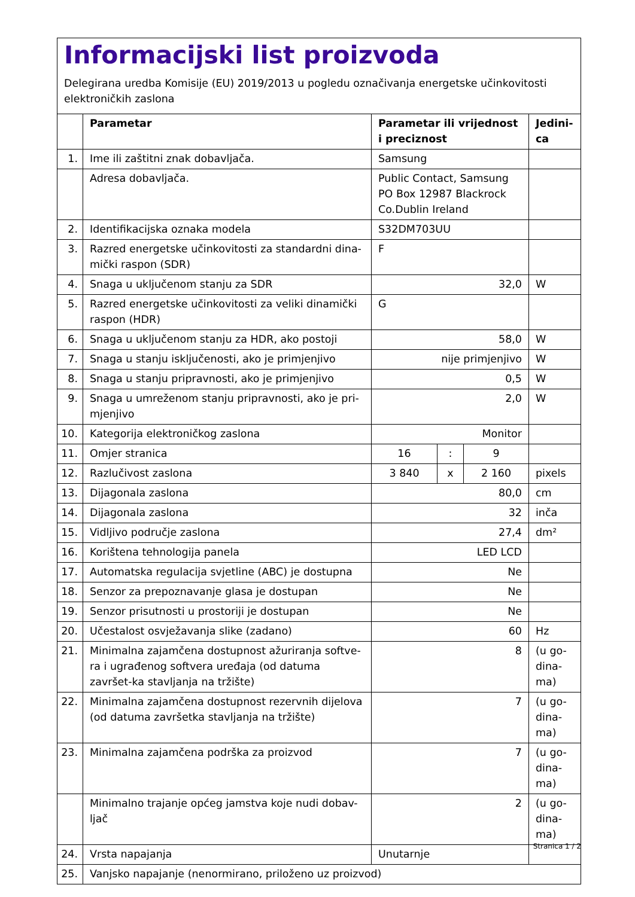Informacijski list proizvoda
Delegirana uredba Komisije (EU) 2019/2013 u pogledu označivanja energetske učinkovitosti elektroničkih zaslona
| | Parametar | Parametar ili vrijednost i preciznost | | | Jedini-ca |
| --- | --- | --- | --- | --- | --- |
| 1. | Ime ili zaštitni znak dobavljača. | Samsung | | | |
| | Adresa dobavljača. | Public Contact, Samsung PO Box 12987 Blackrock Co.Dublin Ireland | | | |
| 2. | Identifikacijska oznaka modela | S32DM703UU | | | |
| 3. | Razred energetske učinkovitosti za standardni dina-mički raspon (SDR) | F | | | |
| 4. | Snaga u uključenom stanju za SDR | 32,0 | | | W |
| 5. | Razred energetske učinkovitosti za veliki dinamički raspon (HDR) | G | | | |
| 6. | Snaga u uključenom stanju za HDR, ako postoji | 58,0 | | | W |
| 7. | Snaga u stanju isključenosti, ako je primjenjivo | nije primjenjivo | | | W |
| 8. | Snaga u stanju pripravnosti, ako je primjenjivo | 0,5 | | | W |
| 9. | Snaga u umreženom stanju pripravnosti, ako je pri-mjenjivo | 2,0 | | | W |
| 10. | Kategorija elektroničkog zaslona | Monitor | | | |
| 11. | Omjer stranica | 16 | : | 9 | |
| 12. | Razlučivost zaslona | 3 840 | x | 2 160 | pixels |
| 13. | Dijagonala zaslona | 80,0 | | | cm |
| 14. | Dijagonala zaslona | 32 | | | inča |
| 15. | Vidljivo područje zaslona | 27,4 | | | dm² |
| 16. | Korištena tehnologija panela | LED LCD | | | |
| 17. | Automatska regulacija svjetline (ABC) je dostupna | Ne | | | |
| 18. | Senzor za prepoznavanje glasa je dostupan | Ne | | | |
| 19. | Senzor prisutnosti u prostoriji je dostupan | Ne | | | |
| 20. | Učestalost osvježavanja slike (zadano) | 60 | | | Hz |
| 21. | Minimalna zajamčena dostupnost ažuriranja softve-ra i ugrađenog softvera uređaja (od datuma završet-ka stavljanja na tržište) | 8 | | | (u go-dina-ma) |
| 22. | Minimalna zajamčena dostupnost rezervnih dijelova (od datuma završetka stavljanja na tržište) | 7 | | | (u go-dina-ma) |
| 23. | Minimalna zajamčena podrška za proizvod | 7 | | | (u go-dina-ma) |
| | Minimalno trajanje općeg jamstva koje nudi dobav-ljač | 2 | | | (u go-dina-ma) |
| 24. | Vrsta napajanja | Unutarnje | | | |
| 25. | Vanjsko napajanje (nenormirano, priloženo uz proizvod) | | | | |
Stranica 1 / 2